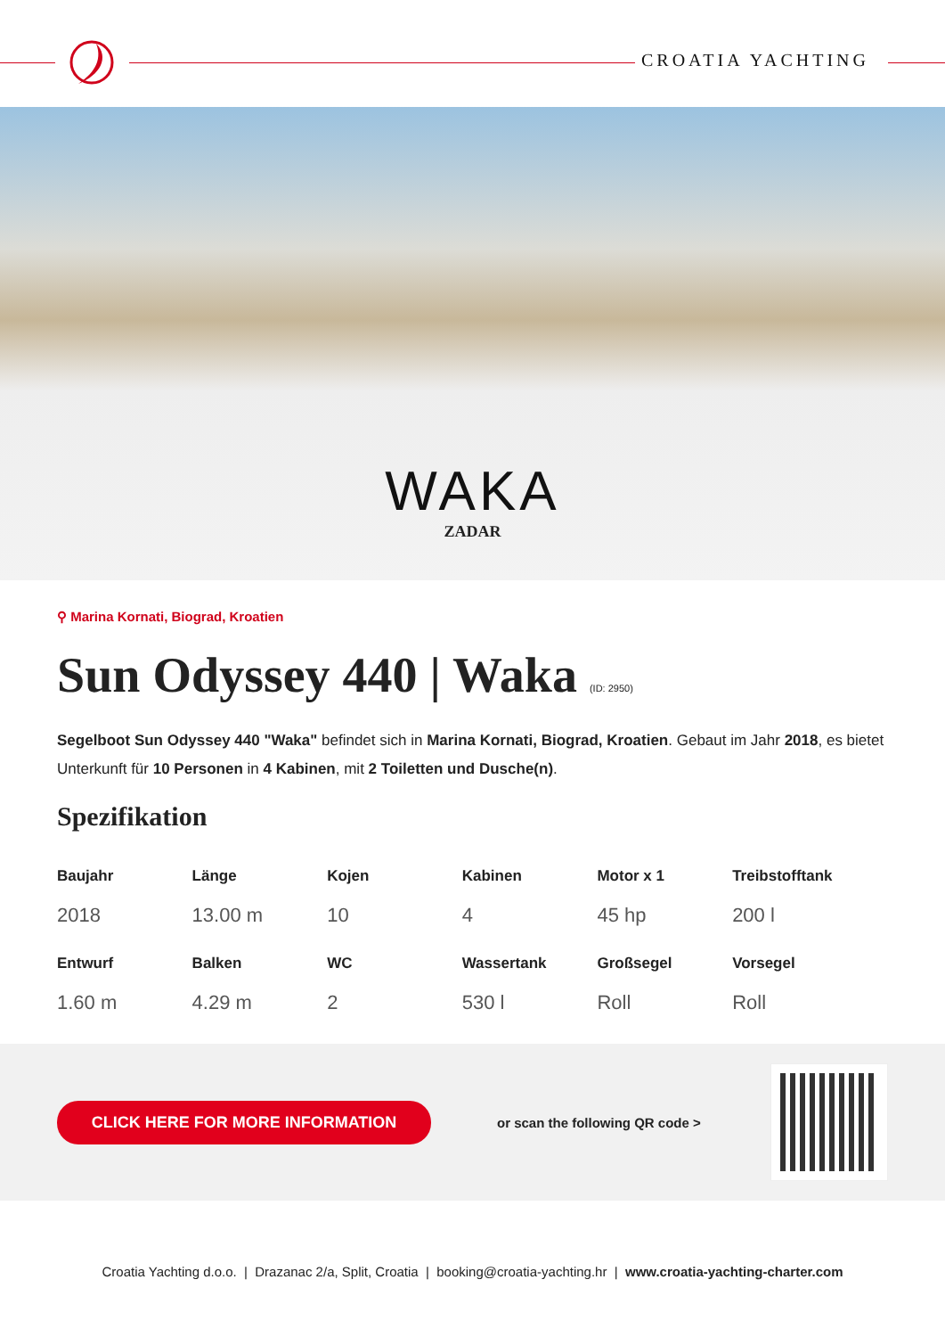CROATIA YACHTING
WAKA
ZADAR
⚲ Marina Kornati, Biograd, Kroatien
Sun Odyssey 440 | Waka (ID: 2950)
Segelboot Sun Odyssey 440 "Waka" befindet sich in Marina Kornati, Biograd, Kroatien. Gebaut im Jahr 2018, es bietet Unterkunft für 10 Personen in 4 Kabinen, mit 2 Toiletten und Dusche(n).
Spezifikation
| Baujahr | Länge | Kojen | Kabinen | Motor x 1 | Treibstofftank |
| --- | --- | --- | --- | --- | --- |
| 2018 | 13.00 m | 10 | 4 | 45 hp | 200 l |
| Entwurf | Balken | WC | Wassertank | Großsegel | Vorsegel |
| 1.60 m | 4.29 m | 2 | 530 l | Roll | Roll |
CLICK HERE FOR MORE INFORMATION
or scan the following QR code >
Croatia Yachting d.o.o. | Drazanac 2/a, Split, Croatia | booking@croatia-yachting.hr | www.croatia-yachting-charter.com